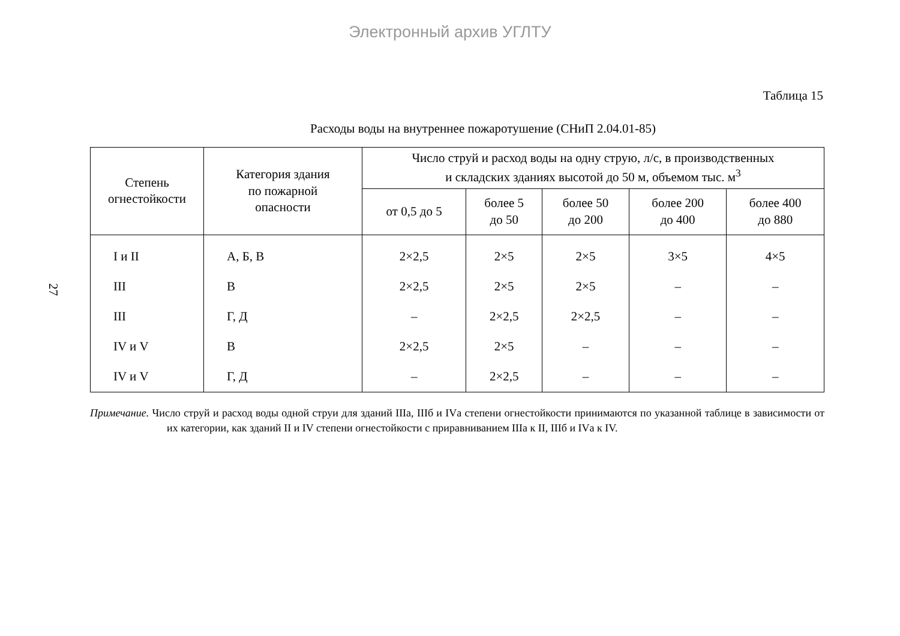Электронный архив УГЛТУ
27
Таблица 15
Расходы воды на внутреннее пожаротушение (СНиП 2.04.01-85)
| Степень огнестойкости | Категория здания по пожарной опасности | Число струй и расход воды на одну струю, л/с, в производственных и складских зданиях высотой до 50 м, объемом тыс. м<sup>3</sup> | | | | |
| --- | --- | --- | --- | --- | --- | --- |
| | | от 0,5 до 5 | более 5 до 50 | более 50 до 200 | более 200 до 400 | более 400 до 880 |
| I и II | А, Б, В | 2×2,5 | 2×5 | 2×5 | 3×5 | 4×5 |
| III | В | 2×2,5 | 2×5 | 2×5 | – | – |
| III | Г, Д | – | 2×2,5 | 2×2,5 | – | – |
| IV и V | В | 2×2,5 | 2×5 | – | – | – |
| IV и V | Г, Д | – | 2×2,5 | – | – | – |
Примечание. Число струй и расход воды одной струи для зданий IIIа, IIIб и IVа степени огнестойкости принимаются по указанной таблице в зависимости от их категории, как зданий II и IV степени огнестойкости с приравниванием IIIа к II, IIIб и IVа к IV.